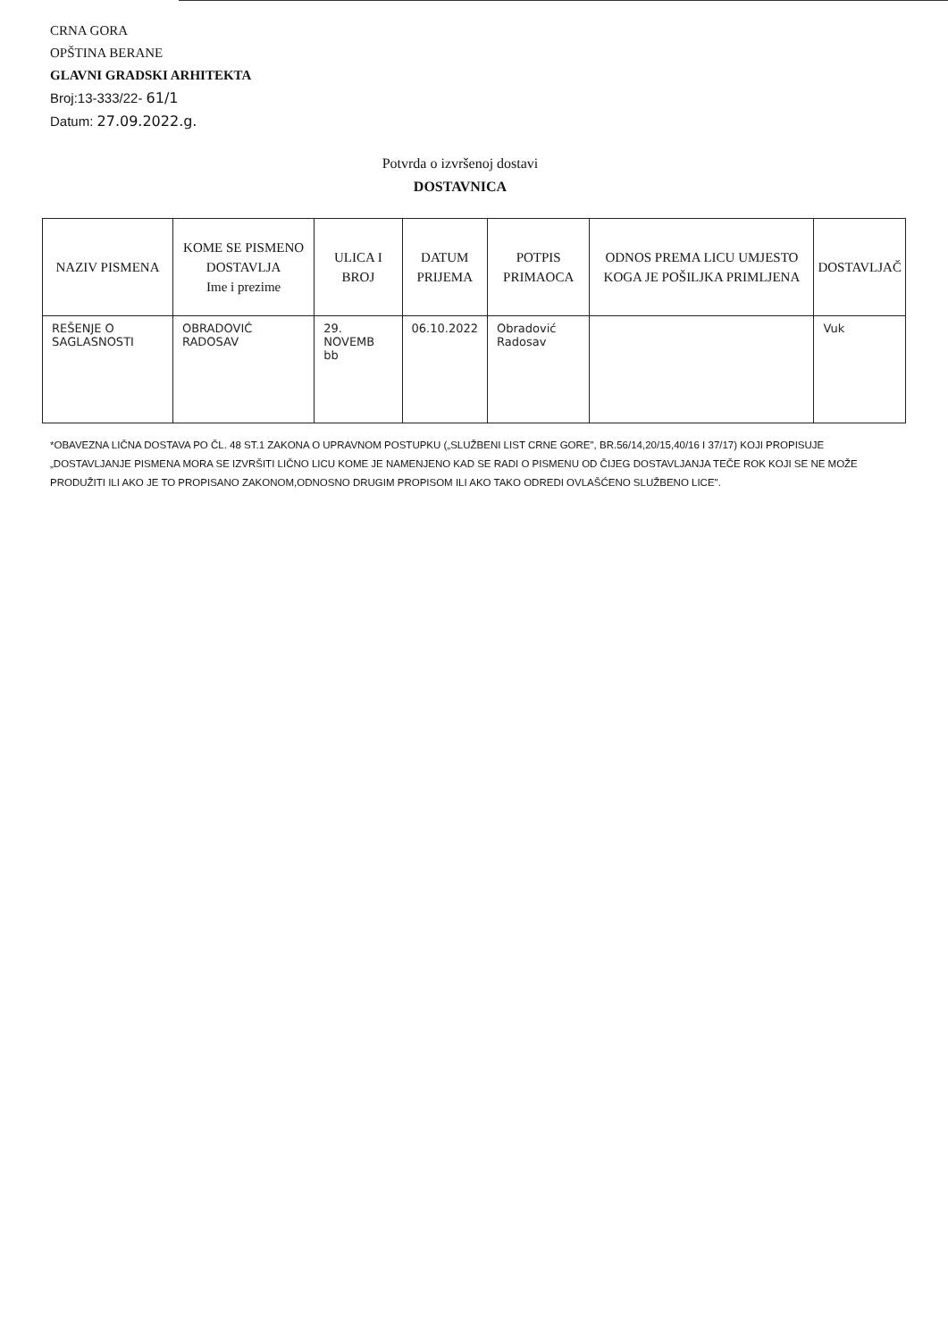CRNA GORA
OPŠTINA BERANE
GLAVNI GRADSKI ARHITEKTA
Broj:13-333/22- 61/1
Datum: 27.09.2022.g.
Potvrda o izvršenoj dostavi
DOSTAVNICA
| NAZIV PISMENA | KOME SE PISMENO DOSTAVLJA Ime i prezime | ULICA I BROJ | DATUM PRIJEMA | POTPIS PRIMAOCA | ODNOS PREMA LICU UMJESTO KOGA JE POŠILJKA PRIMLJENA | DOSTAVLJAČ |
| --- | --- | --- | --- | --- | --- | --- |
| REŠENJE O SAGLASNOSTI | OBRADOVIĆ RADOSAV | 29. NOVEMB bb | 06.10.2022 | Obradović Radosav | | Vuk |
*OBAVEZNA LIČNA DOSTAVA PO ČL. 48 ST.1 ZAKONA O UPRAVNOM POSTUPKU („SLUŽBENI LIST CRNE GORE", BR.56/14,20/15,40/16 I 37/17) KOJI PROPISUJE „DOSTAVLJANJE PISMENA MORA SE IZVRŠITI LIČNO LICU KOME JE NAMENJENO KAD SE RADI O PISMENU OD ČIJEG DOSTAVLJANJA TEČE ROK KOJI SE NE MOŽE PRODUŽITI ILI AKO JE TO PROPISANO ZAKONOM,ODNOSNO DRUGIM PROPISOM ILI AKO TAKO ODREDI OVLAŠĆENO SLUŽBENO LICE".